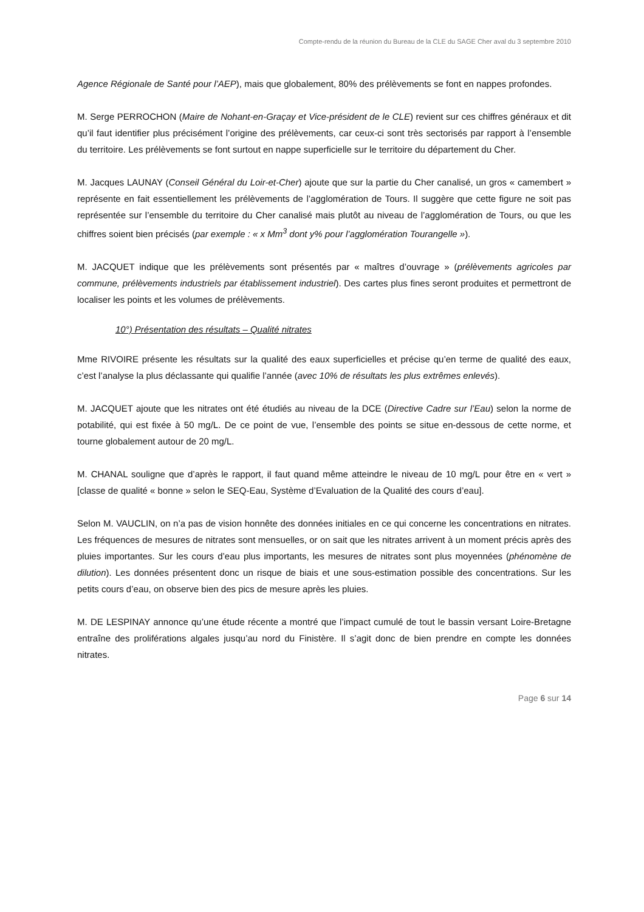Compte-rendu de la réunion du Bureau de la CLE du SAGE Cher aval du 3 septembre 2010
Agence Régionale de Santé pour l’AEP), mais que globalement, 80% des prélèvements se font en nappes profondes.
M. Serge PERROCHON (Maire de Nohant-en-Graçay et Vice-président de le CLE) revient sur ces chiffres généraux et dit qu’il faut identifier plus précisément l’origine des prélèvements, car ceux-ci sont très sectorisés par rapport à l’ensemble du territoire. Les prélèvements se font surtout en nappe superficielle sur le territoire du département du Cher.
M. Jacques LAUNAY (Conseil Général du Loir-et-Cher) ajoute que sur la partie du Cher canalisé, un gros « camembert » représente en fait essentiellement les prélèvements de l’agglomération de Tours. Il suggère que cette figure ne soit pas représentée sur l’ensemble du territoire du Cher canalisé mais plutôt au niveau de l’agglomération de Tours, ou que les chiffres soient bien précisés (par exemple : « x Mm<sup>3</sup> dont y% pour l’agglomération Tourangelle »).
M. JACQUET indique que les prélèvements sont présentés par « maîtres d’ouvrage » (prélèvements agricoles par commune, prélèvements industriels par établissement industriel). Des cartes plus fines seront produites et permettront de localiser les points et les volumes de prélèvements.
10°) Présentation des résultats – Qualité nitrates
Mme RIVOIRE présente les résultats sur la qualité des eaux superficielles et précise qu’en terme de qualité des eaux, c’est l’analyse la plus déclassante qui qualifie l’année (avec 10% de résultats les plus extrêmes enlevés).
M. JACQUET ajoute que les nitrates ont été étudiés au niveau de la DCE (Directive Cadre sur l’Eau) selon la norme de potabilité, qui est fixée à 50 mg/L. De ce point de vue, l’ensemble des points se situe en-dessous de cette norme, et tourne globalement autour de 20 mg/L.
M. CHANAL souligne que d’après le rapport, il faut quand même atteindre le niveau de 10 mg/L pour être en « vert » [classe de qualité « bonne » selon le SEQ-Eau, Système d’Evaluation de la Qualité des cours d’eau].
Selon M. VAUCLIN, on n’a pas de vision honnête des données initiales en ce qui concerne les concentrations en nitrates. Les fréquences de mesures de nitrates sont mensuelles, or on sait que les nitrates arrivent à un moment précis après des pluies importantes. Sur les cours d’eau plus importants, les mesures de nitrates sont plus moyennées (phénomène de dilution). Les données présentent donc un risque de biais et une sous-estimation possible des concentrations. Sur les petits cours d’eau, on observe bien des pics de mesure après les pluies.
M. DE LESPINAY annonce qu’une étude récente a montré que l’impact cumulé de tout le bassin versant Loire-Bretagne entraîne des proliférations algales jusqu’au nord du Finistère. Il s’agit donc de bien prendre en compte les données nitrates.
Page 6 sur 14